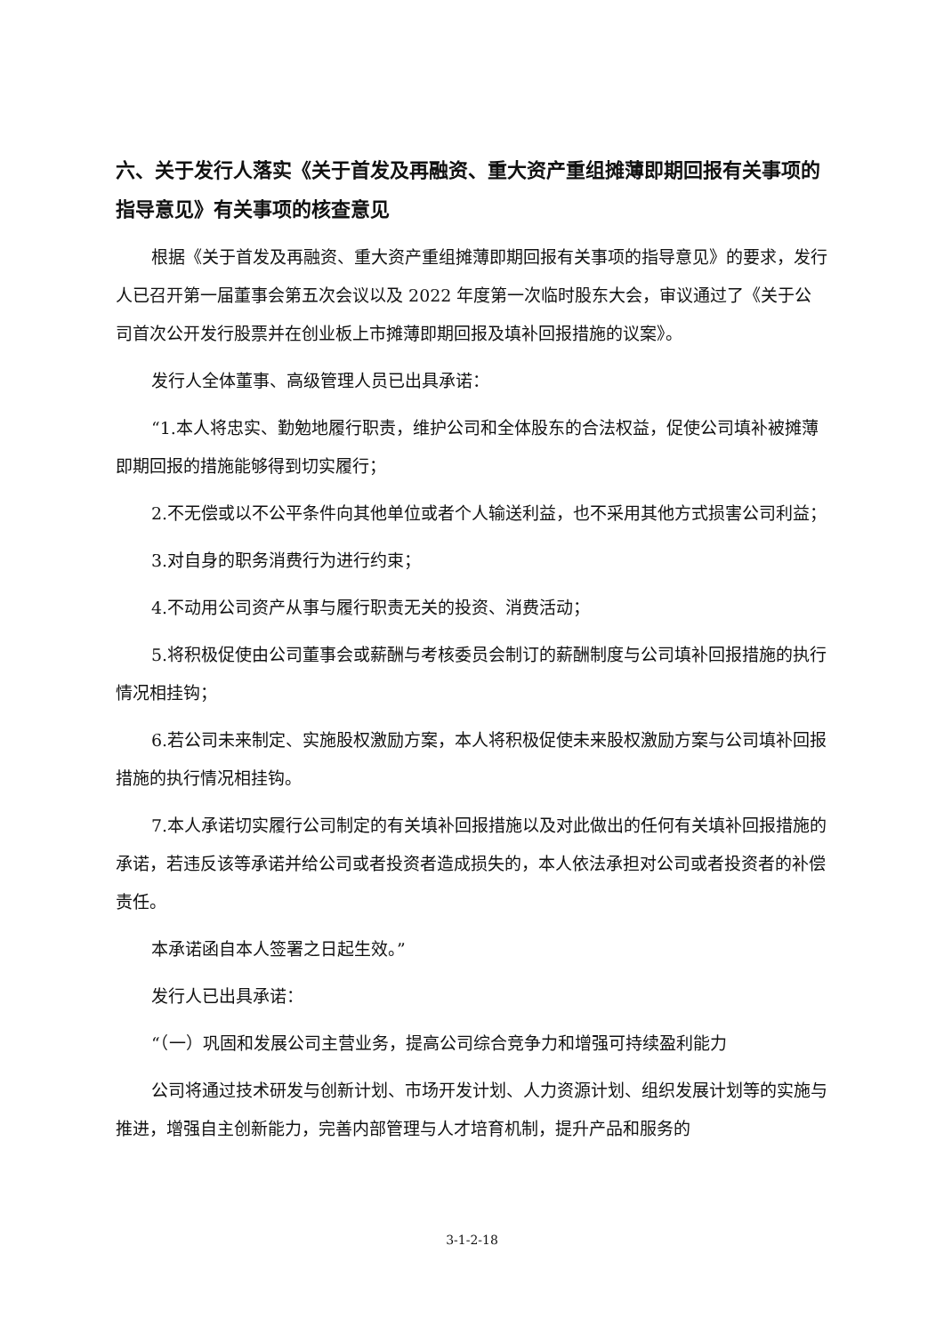六、关于发行人落实《关于首发及再融资、重大资产重组摊薄即期回报有关事项的指导意见》有关事项的核查意见
根据《关于首发及再融资、重大资产重组摊薄即期回报有关事项的指导意见》的要求，发行人已召开第一届董事会第五次会议以及 2022 年度第一次临时股东大会，审议通过了《关于公司首次公开发行股票并在创业板上市摊薄即期回报及填补回报措施的议案》。
发行人全体董事、高级管理人员已出具承诺：
“1.本人将忠实、勤勉地履行职责，维护公司和全体股东的合法权益，促使公司填补被摊薄即期回报的措施能够得到切实履行；
2.不无偿或以不公平条件向其他单位或者个人输送利益，也不采用其他方式损害公司利益；
3.对自身的职务消费行为进行约束；
4.不动用公司资产从事与履行职责无关的投资、消费活动；
5.将积极促使由公司董事会或薪酬与考核委员会制订的薪酬制度与公司填补回报措施的执行情况相挂钩；
6.若公司未来制定、实施股权激励方案，本人将积极促使未来股权激励方案与公司填补回报措施的执行情况相挂钩。
7.本人承诺切实履行公司制定的有关填补回报措施以及对此做出的任何有关填补回报措施的承诺，若违反该等承诺并给公司或者投资者造成损失的，本人依法承担对公司或者投资者的补偿责任。
本承诺函自本人签署之日起生效。”
发行人已出具承诺：
“（一）巩固和发展公司主营业务，提高公司综合竞争力和增强可持续盈利能力
公司将通过技术研发与创新计划、市场开发计划、人力资源计划、组织发展计划等的实施与推进，增强自主创新能力，完善内部管理与人才培育机制，提升产品和服务的
3-1-2-18